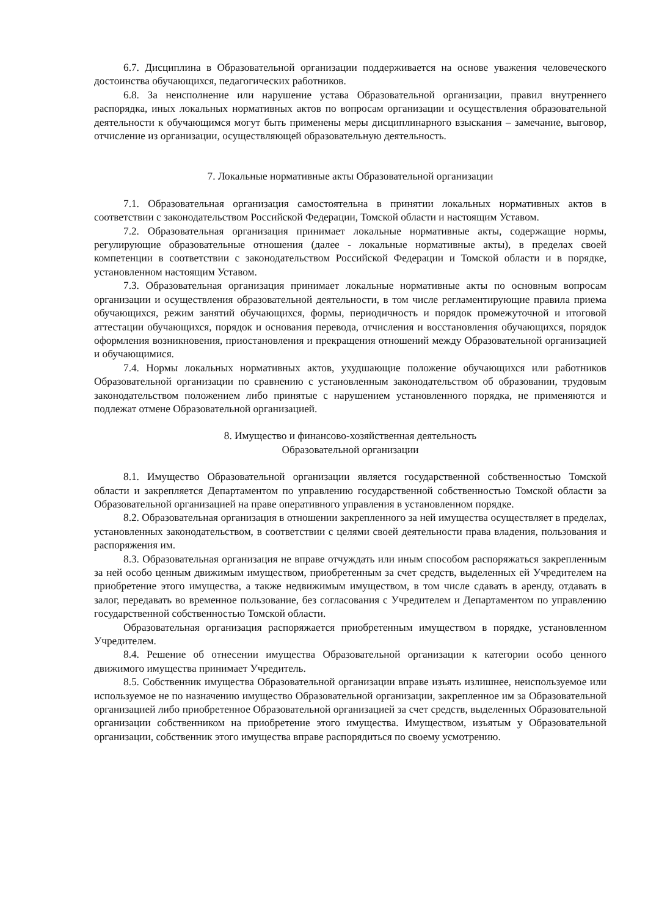6.7. Дисциплина в Образовательной организации поддерживается на основе уважения человеческого достоинства обучающихся, педагогических работников.
6.8. За неисполнение или нарушение устава Образовательной организации, правил внутреннего распорядка, иных локальных нормативных актов по вопросам организации и осуществления образовательной деятельности к обучающимся могут быть применены меры дисциплинарного взыскания – замечание, выговор, отчисление из организации, осуществляющей образовательную деятельность.
7. Локальные нормативные акты Образовательной организации
7.1. Образовательная организация самостоятельна в принятии локальных нормативных актов в соответствии с законодательством Российской Федерации, Томской области и настоящим Уставом.
7.2. Образовательная организация принимает локальные нормативные акты, содержащие нормы, регулирующие образовательные отношения (далее - локальные нормативные акты), в пределах своей компетенции в соответствии с законодательством Российской Федерации и Томской области и в порядке, установленном настоящим Уставом.
7.3. Образовательная организация принимает локальные нормативные акты по основным вопросам организации и осуществления образовательной деятельности, в том числе регламентирующие правила приема обучающихся, режим занятий обучающихся, формы, периодичность и порядок промежуточной и итоговой аттестации обучающихся, порядок и основания перевода, отчисления и восстановления обучающихся, порядок оформления возникновения, приостановления и прекращения отношений между Образовательной организацией и обучающимися.
7.4. Нормы локальных нормативных актов, ухудшающие положение обучающихся или работников Образовательной организации по сравнению с установленным законодательством об образовании, трудовым законодательством положением либо принятые с нарушением установленного порядка, не применяются и подлежат отмене Образовательной организацией.
8. Имущество и финансово-хозяйственная деятельность
Образовательной организации
8.1. Имущество Образовательной организации является государственной собственностью Томской области и закрепляется Департаментом по управлению государственной собственностью Томской области за Образовательной организацией на праве оперативного управления в установленном порядке.
8.2. Образовательная организация в отношении закрепленного за ней имущества осуществляет в пределах, установленных законодательством, в соответствии с целями своей деятельности права владения, пользования и распоряжения им.
8.3. Образовательная организация не вправе отчуждать или иным способом распоряжаться закрепленным за ней особо ценным движимым имуществом, приобретенным за счет средств, выделенных ей Учредителем на приобретение этого имущества, а также недвижимым имуществом, в том числе сдавать в аренду, отдавать в залог, передавать во временное пользование, без согласования с Учредителем и Департаментом по управлению государственной собственностью Томской области.
Образовательная организация распоряжается приобретенным имуществом в порядке, установленном Учредителем.
8.4. Решение об отнесении имущества Образовательной организации к категории особо ценного движимого имущества принимает Учредитель.
8.5. Собственник имущества Образовательной организации вправе изъять излишнее, неиспользуемое или используемое не по назначению имущество Образовательной организации, закрепленное им за Образовательной организацией либо приобретенное Образовательной организацией за счет средств, выделенных Образовательной организации собственником на приобретение этого имущества. Имуществом, изъятым у Образовательной организации, собственник этого имущества вправе распорядиться по своему усмотрению.